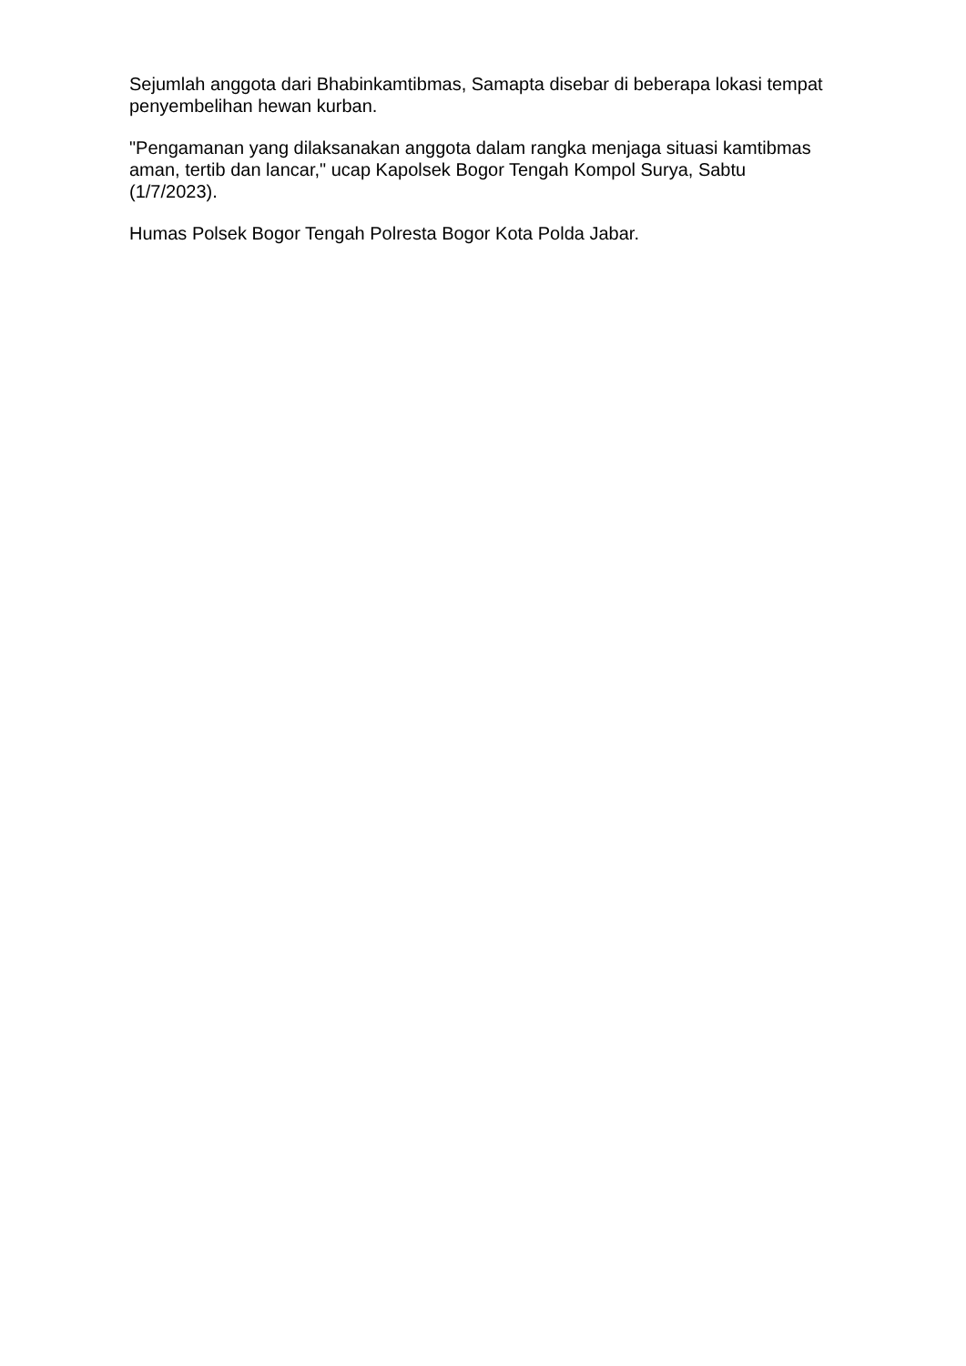Sejumlah anggota dari Bhabinkamtibmas, Samapta disebar di beberapa lokasi tempat penyembelihan hewan kurban.
"Pengamanan yang dilaksanakan anggota dalam rangka menjaga situasi kamtibmas aman, tertib dan lancar," ucap Kapolsek Bogor Tengah Kompol Surya, Sabtu (1/7/2023).
Humas Polsek Bogor Tengah Polresta Bogor Kota Polda Jabar.